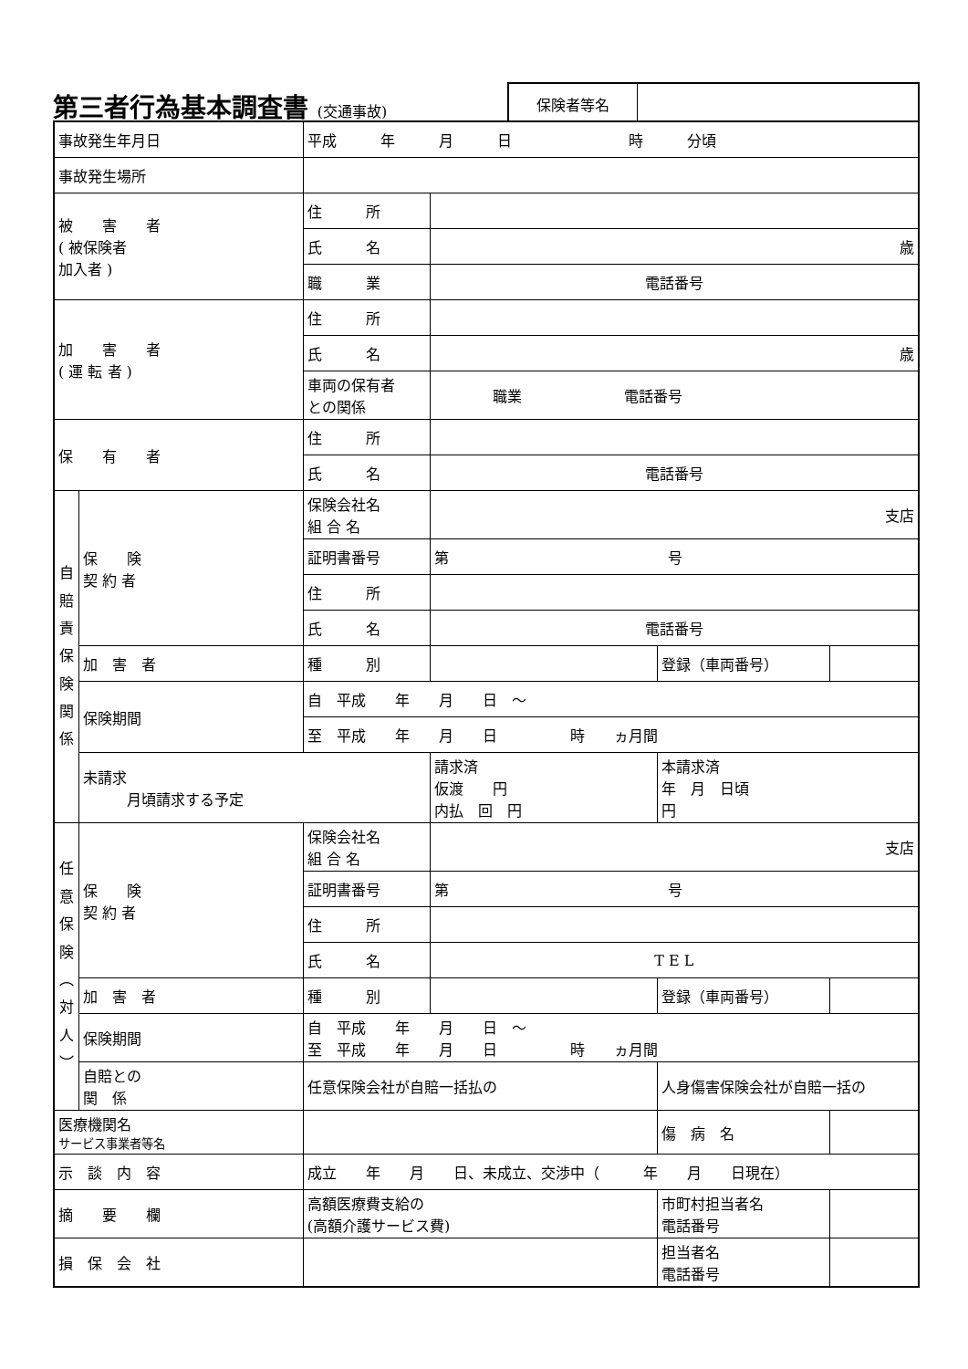第三者行為基本調査書 (交通事故)
保険者等名
| 事故発生年月日 | | 平成 年 月 日 時 分頃 | | | |
| 事故発生場所 | | | | | |
| 被 害 者 ( 被保険者 加入者 ) | | 住 所 | | | |
| | | 氏 名 | 歳 | | |
| | | 職 業 | 電話番号 | | |
| 加 害 者 ( 運 転 者 ) | | 住 所 | | | |
| | | 氏 名 | 歳 | | |
| | | 車両の保有者 との関係 | 職業 電話番号 | | |
| 保 有 者 | | 住 所 | | | |
| | | 氏 名 | 電話番号 | | |
| 自 賠 責 保 険 関 係 | 保 険 契 約 者 | 保険会社名 組 合 名 | 支店 | | |
| | | 証明書番号 | 第 号 | | |
| | | 住 所 | | | |
| | | 氏 名 | 電話番号 | | |
| | 加 害 者 | 種 別 | | 登録（車両番号） | |
| | 保険期間 | 自 平成 年 月 日 ～ | | | |
| | | 至 平成 年 月 日 時 ヵ月間 | | | |
| | 未請求 月頃請求する予定 | | 請求済 仮渡 円 内払 回 円 | 本請求済 年 月 日頃 円 | |
| 任 意 保 険 ︵ 対 人 ︶ | 保 険 契 約 者 | 保険会社名 組 合 名 | 支店 | | |
| | | 証明書番号 | 第 号 | | |
| | | 住 所 | | | |
| | | 氏 名 | T E L | | |
| | 加 害 者 | 種 別 | | 登録（車両番号） | |
| | 保険期間 | 自 平成 年 月 日 ～ 至 平成 年 月 日 時 ヵ月間 | | | |
| | 自賠との 関 係 | 任意保険会社が自賠一括払の | | 人身傷害保険会社が自賠一括の | |
| 医療機関名 サービス事業者等名 | | | | 傷 病 名 | |
| 示 談 内 容 | | 成立 年 月 日、未成立、交渉中（ 年 月 日現在） | | | |
| 摘 要 欄 | | 高額医療費支給の (高額介護サービス費) | | 市町村担当者名 電話番号 | |
| 損 保 会 社 | | | | 担当者名 電話番号 | |